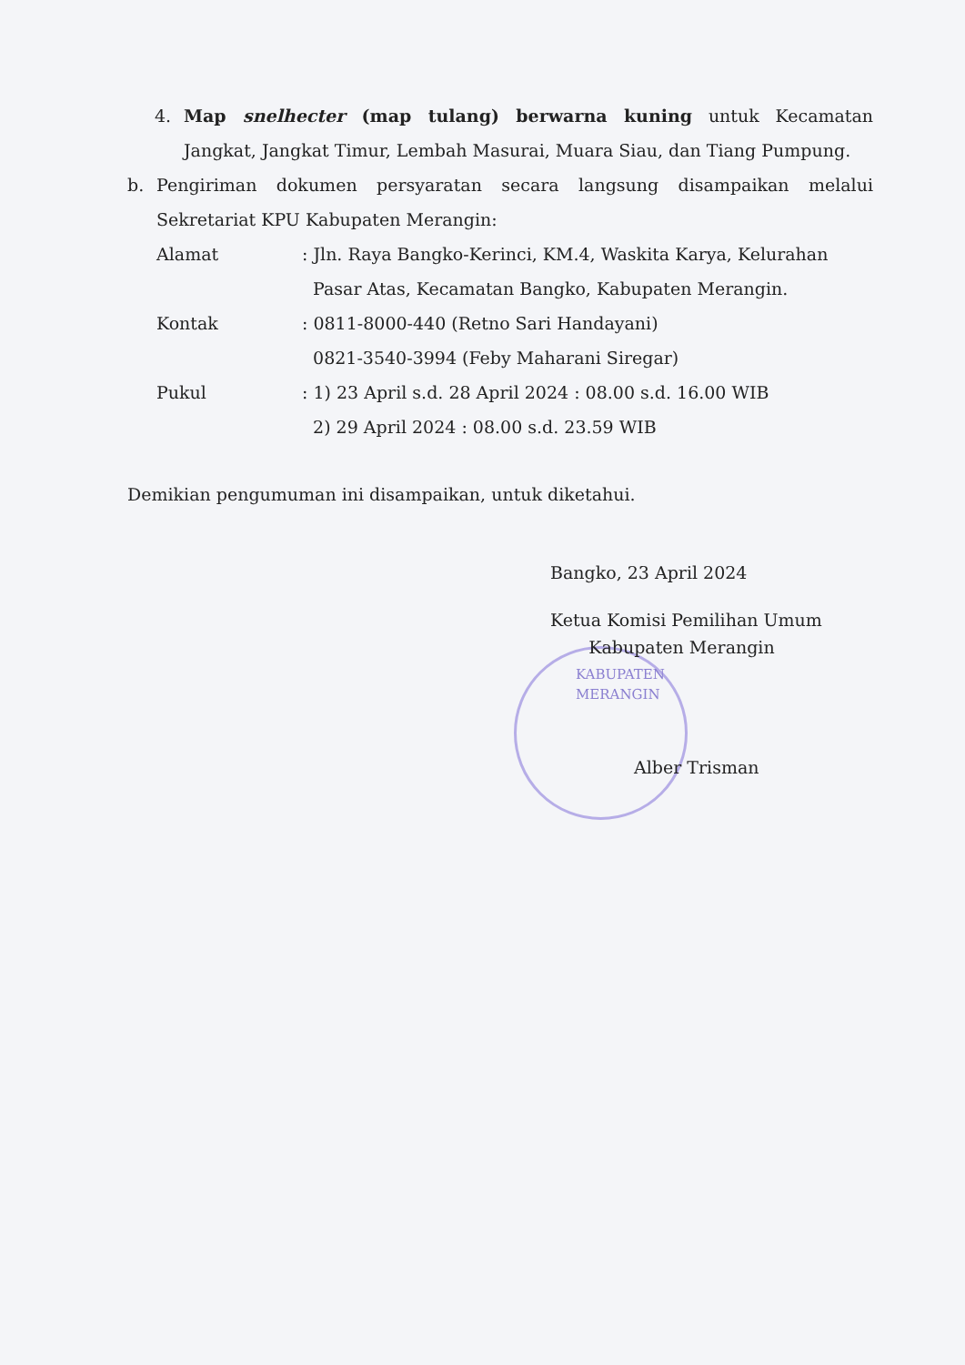4. Map snelhecter (map tulang) berwarna kuning untuk Kecamatan Jangkat, Jangkat Timur, Lembah Masurai, Muara Siau, dan Tiang Pumpung.
b. Pengiriman dokumen persyaratan secara langsung disampaikan melalui Sekretariat KPU Kabupaten Merangin:
Alamat: Jln. Raya Bangko-Kerinci, KM.4, Waskita Karya, Kelurahan
Pasar Atas, Kecamatan Bangko, Kabupaten Merangin.
Kontak: 0811-8000-440 (Retno Sari Handayani)
0821-3540-3994 (Feby Maharani Siregar)
Pukul: 1) 23 April s.d. 28 April 2024 : 08.00 s.d. 16.00 WIB
2) 29 April 2024 : 08.00 s.d. 23.59 WIB
Demikian pengumuman ini disampaikan, untuk diketahui.
Bangko, 23 April 2024
Ketua Komisi Pemilihan Umum
Kabupaten Merangin
KABUPATEN
MERANGIN
Alber Trisman